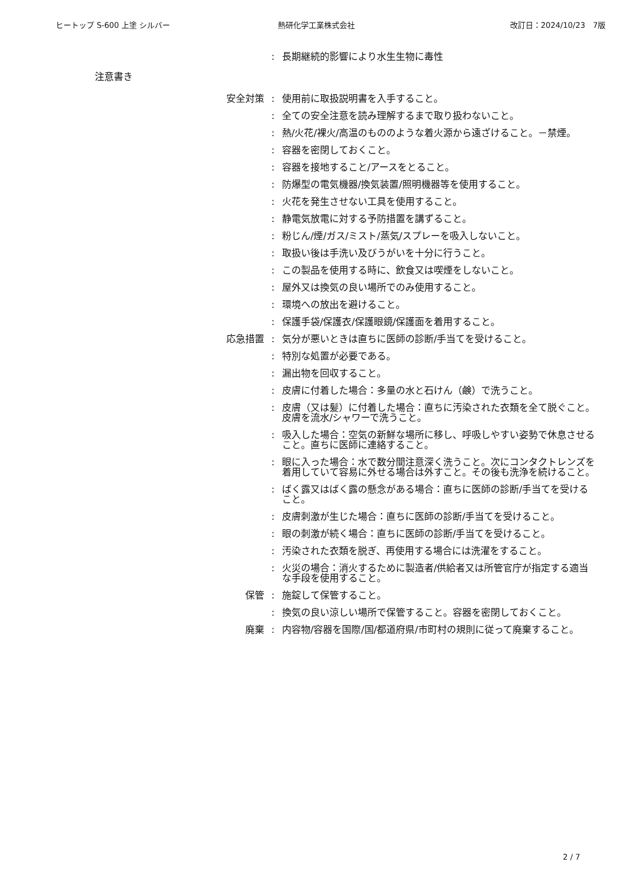ヒートップ S-600 上塗 シルバー 熱研化学工業株式会社 改訂日：2024/10/23　7版
: 長期継続的影響により水生生物に毒性
注意書き
安全対策 : 使用前に取扱説明書を入手すること。
: 全ての安全注意を読み理解するまで取り扱わないこと。
: 熱/火花/裸火/高温のもののような着火源から遠ざけること。－禁煙。
: 容器を密閉しておくこと。
: 容器を接地すること/アースをとること。
: 防爆型の電気機器/換気装置/照明機器等を使用すること。
: 火花を発生させない工具を使用すること。
: 静電気放電に対する予防措置を講ずること。
: 粉じん/煙/ガス/ミスト/蒸気/スプレーを吸入しないこと。
: 取扱い後は手洗い及びうがいを十分に行うこと。
: この製品を使用する時に、飲食又は喫煙をしないこと。
: 屋外又は換気の良い場所でのみ使用すること。
: 環境への放出を避けること。
: 保護手袋/保護衣/保護眼鏡/保護面を着用すること。
応急措置 : 気分が悪いときは直ちに医師の診断/手当てを受けること。
: 特別な処置が必要である。
: 漏出物を回収すること。
: 皮膚に付着した場合：多量の水と石けん（鹸）で洗うこと。
: 皮膚（又は髪）に付着した場合：直ちに汚染された衣類を全て脱ぐこと。皮膚を流水/シャワーで洗うこと。
: 吸入した場合：空気の新鮮な場所に移し、呼吸しやすい姿勢で休息させること。直ちに医師に連絡すること。
: 眼に入った場合：水で数分間注意深く洗うこと。次にコンタクトレンズを着用していて容易に外せる場合は外すこと。その後も洗浄を続けること。
: ばく露又はばく露の懸念がある場合：直ちに医師の診断/手当てを受けること。
: 皮膚刺激が生じた場合：直ちに医師の診断/手当てを受けること。
: 眼の刺激が続く場合：直ちに医師の診断/手当てを受けること。
: 汚染された衣類を脱ぎ、再使用する場合には洗濯をすること。
: 火災の場合：消火するために製造者/供給者又は所管官庁が指定する適当な手段を使用すること。
保管 : 施錠して保管すること。
: 換気の良い涼しい場所で保管すること。容器を密閉しておくこと。
廃棄 : 内容物/容器を国際/国/都道府県/市町村の規則に従って廃棄すること。
2 / 7